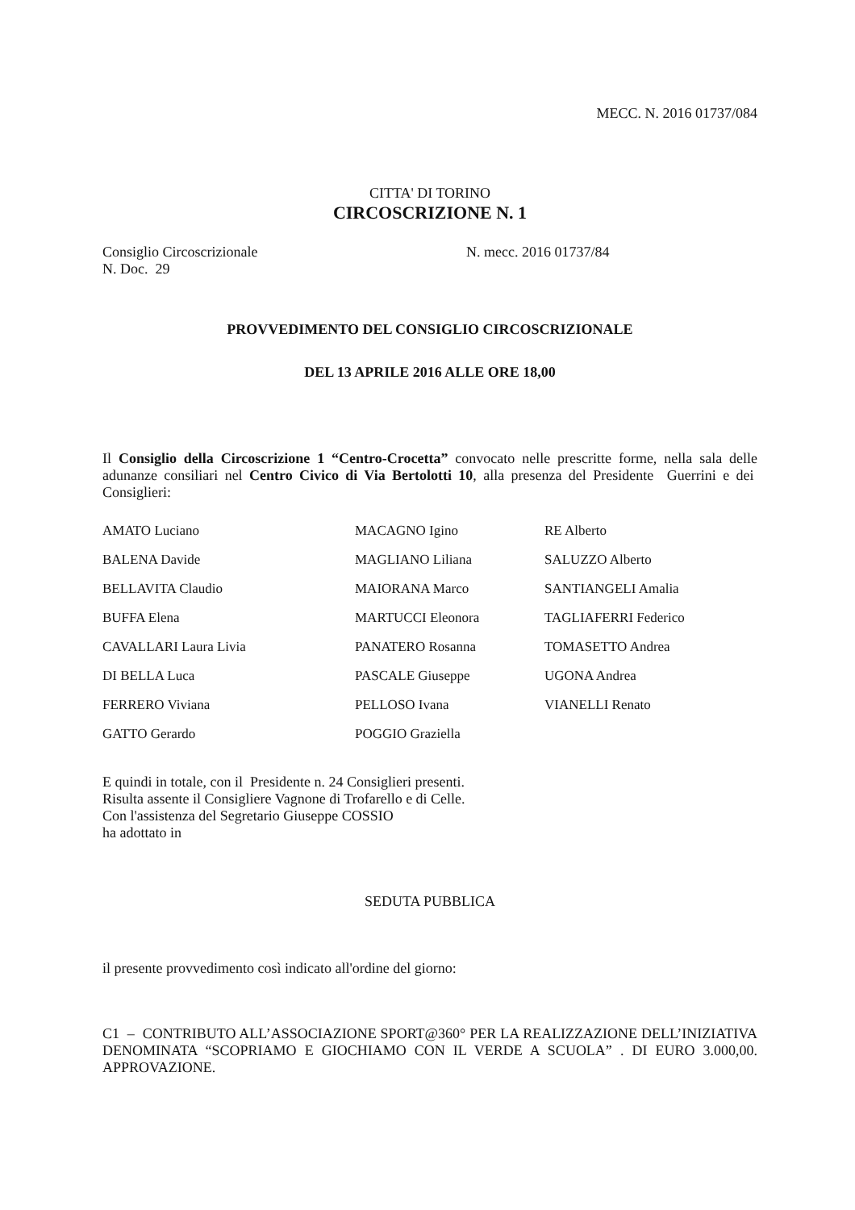MECC. N. 2016 01737/084
CITTA' DI TORINO
CIRCOSCRIZIONE N. 1
Consiglio Circoscrizionale N. mecc. 2016 01737/84
N. Doc. 29
PROVVEDIMENTO DEL CONSIGLIO CIRCOSCRIZIONALE
DEL 13 APRILE 2016 ALLE ORE 18,00
Il Consiglio della Circoscrizione 1 “Centro-Crocetta” convocato nelle prescritte forme, nella sala delle adunanze consiliari nel Centro Civico di Via Bertolotti 10, alla presenza del Presidente Guerrini e dei Consiglieri:
| AMATO Luciano | MACAGNO Igino | RE Alberto |
| BALENA Davide | MAGLIANO Liliana | SALUZZO Alberto |
| BELLAVITA Claudio | MAIORANA Marco | SANTIANGELI Amalia |
| BUFFA Elena | MARTUCCI Eleonora | TAGLIAFERRI Federico |
| CAVALLARI Laura Livia | PANATERO Rosanna | TOMASETTO Andrea |
| DI BELLA Luca | PASCALE Giuseppe | UGONA Andrea |
| FERRERO Viviana | PELLOSO Ivana | VIANELLI Renato |
| GATTO Gerardo | POGGIO Graziella | |
E quindi in totale, con il Presidente n. 24 Consiglieri presenti.
Risulta assente il Consigliere Vagnone di Trofarello e di Celle.
Con l'assistenza del Segretario Giuseppe COSSIO
ha adottato in
SEDUTA PUBBLICA
il presente provvedimento così indicato all'ordine del giorno:
C1 – CONTRIBUTO ALL’ASSOCIAZIONE SPORT@360° PER LA REALIZZAZIONE DELL’INIZIATIVA DENOMINATA “SCOPRIAMO E GIOCHIAMO CON IL VERDE A SCUOLA” . DI EURO 3.000,00. APPROVAZIONE.